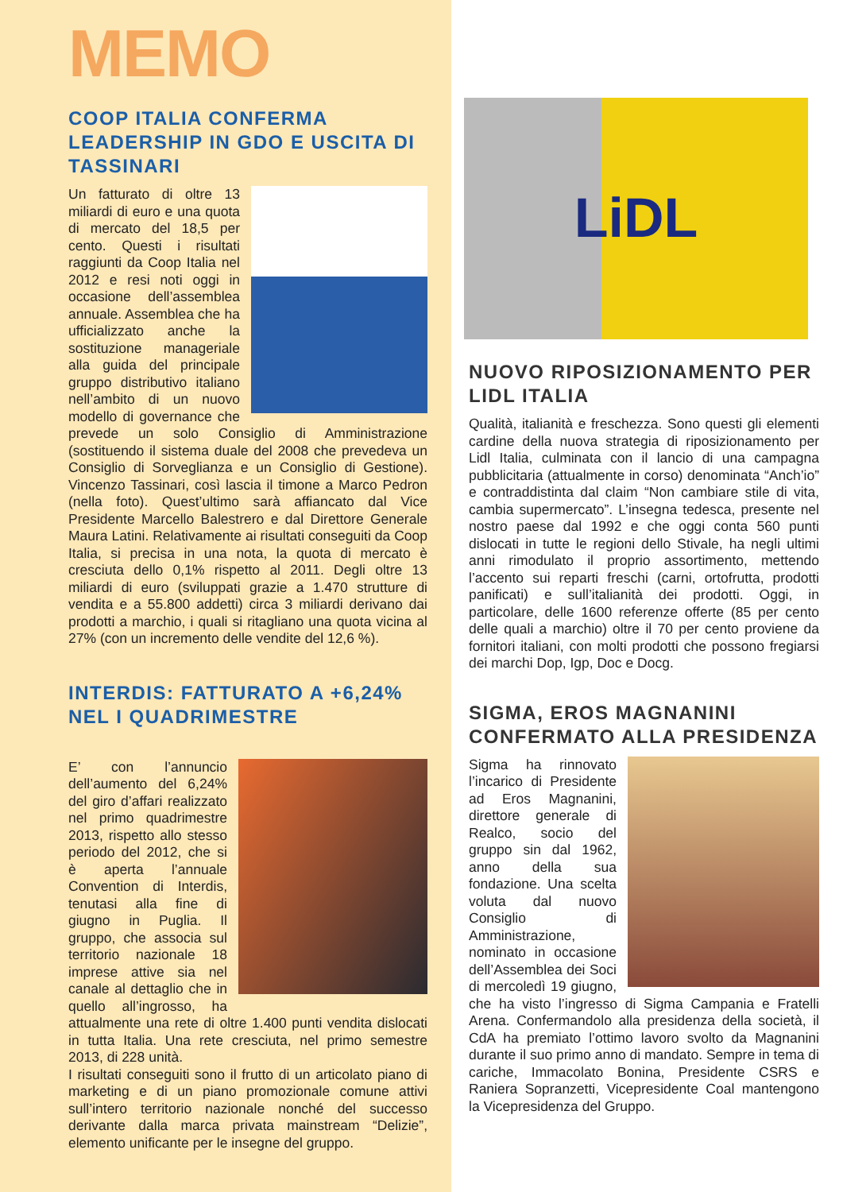MEMO
COOP ITALIA CONFERMA LEADERSHIP IN GDO E USCITA DI TASSINARI
Un fatturato di oltre 13 miliardi di euro e una quota di mercato del 18,5 per cento. Questi i risultati raggiunti da Coop Italia nel 2012 e resi noti oggi in occasione dell’assemblea annuale. Assemblea che ha ufficializzato anche la sostituzione manageriale alla guida del principale gruppo distributivo italiano nell’ambito di un nuovo modello di governance che prevede un solo Consiglio di Amministrazione (sostituendo il sistema duale del 2008 che prevedeva un Consiglio di Sorveglianza e un Consiglio di Gestione). Vincenzo Tassinari, così lascia il timone a Marco Pedron (nella foto). Quest’ultimo sarà affiancato dal Vice Presidente Marcello Balestrero e dal Direttore Generale Maura Latini. Relativamente ai risultati conseguiti da Coop Italia, si precisa in una nota, la quota di mercato è cresciuta dello 0,1% rispetto al 2011. Degli oltre 13 miliardi di euro (sviluppati grazie a 1.470 strutture di vendita e a 55.800 addetti) circa 3 miliardi derivano dai prodotti a marchio, i quali si ritagliano una quota vicina al 27% (con un incremento delle vendite del 12,6 %).
INTERDIS: FATTURATO A +6,24% NEL I QUADRIMESTRE
E’ con l’annuncio dell’aumento del 6,24% del giro d’affari realizzato nel primo quadrimestre 2013, rispetto allo stesso periodo del 2012, che si è aperta l’annuale Convention di Interdis, tenutasi alla fine di giugno in Puglia. Il gruppo, che associa sul territorio nazionale 18 imprese attive sia nel canale al dettaglio che in quello all’ingrosso, ha attualmente una rete di oltre 1.400 punti vendita dislocati in tutta Italia. Una rete cresciuta, nel primo semestre 2013, di 228 unità.
I risultati conseguiti sono il frutto di un articolato piano di marketing e di un piano promozionale comune attivi sull’intero territorio nazionale nonché del successo derivante dalla marca privata mainstream “Delizie”, elemento unificante per le insegne del gruppo.
LiDL
NUOVO RIPOSIZIONAMENTO PER LIDL ITALIA
Qualità, italianità e freschezza. Sono questi gli elementi cardine della nuova strategia di riposizionamento per Lidl Italia, culminata con il lancio di una campagna pubblicitaria (attualmente in corso) denominata “Anch’io” e contraddistinta dal claim “Non cambiare stile di vita, cambia supermercato”. L’insegna tedesca, presente nel nostro paese dal 1992 e che oggi conta 560 punti dislocati in tutte le regioni dello Stivale, ha negli ultimi anni rimodulato il proprio assortimento, mettendo l’accento sui reparti freschi (carni, ortofrutta, prodotti panificati) e sull’italianità dei prodotti. Oggi, in particolare, delle 1600 referenze offerte (85 per cento delle quali a marchio) oltre il 70 per cento proviene da fornitori italiani, con molti prodotti che possono fregiarsi dei marchi Dop, Igp, Doc e Docg.
SIGMA, EROS MAGNANINI CONFERMATO ALLA PRESIDENZA
Sigma ha rinnovato l’incarico di Presidente ad Eros Magnanini, direttore generale di Realco, socio del gruppo sin dal 1962, anno della sua fondazione. Una scelta voluta dal nuovo Consiglio di Amministrazione, nominato in occasione dell’Assemblea dei Soci di mercoledì 19 giugno, che ha visto l’ingresso di Sigma Campania e Fratelli Arena. Confermandolo alla presidenza della società, il CdA ha premiato l’ottimo lavoro svolto da Magnanini durante il suo primo anno di mandato. Sempre in tema di cariche, Immacolato Bonina, Presidente CSRS e Raniera Sopranzetti, Vicepresidente Coal mantengono la Vicepresidenza del Gruppo.